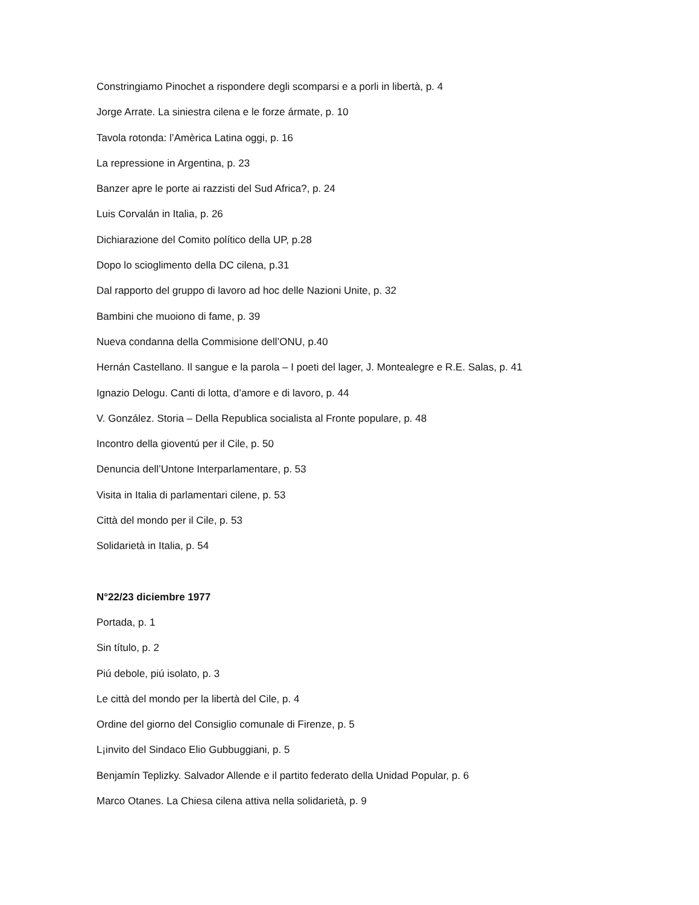Constringiamo Pinochet a rispondere degli scomparsi e a porli in libertà, p. 4
Jorge Arrate. La siniestra cilena e le forze ármate, p. 10
Tavola rotonda: l’Amèrica Latina oggi, p. 16
La repressione in Argentina, p. 23
Banzer apre le porte ai razzisti del Sud Africa?, p. 24
Luis Corvalán in Italia, p. 26
Dichiarazione del Comito político della UP, p.28
Dopo lo scioglimento della DC cilena, p.31
Dal rapporto del gruppo di lavoro ad hoc delle Nazioni Unite, p. 32
Bambini che muoiono di fame, p. 39
Nueva condanna della Commisione dell’ONU, p.40
Hernán Castellano. Il sangue e la parola – I poeti del lager, J. Montealegre e R.E. Salas, p. 41
Ignazio Delogu. Canti di lotta, d’amore e di lavoro, p. 44
V. González. Storia – Della Republica socialista al Fronte populare, p. 48
Incontro della gioventú per il Cile, p. 50
Denuncia dell’Untone Interparlamentare, p. 53
Visita in Italia di parlamentari cilene, p. 53
Città del mondo per il Cile, p. 53
Solidarietà in Italia, p. 54
N°22/23 diciembre 1977
Portada, p. 1
Sin título, p. 2
Piú debole, piú isolato, p. 3
Le città del mondo per la libertà del Cile, p. 4
Ordine del giorno del Consiglio comunale di Firenze, p. 5
L¡invito del Sindaco Elio Gubbuggiani, p. 5
Benjamín Teplizky. Salvador Allende e il partito federato della Unidad Popular, p. 6
Marco Otanes. La Chiesa cilena attiva nella solidarietà, p. 9